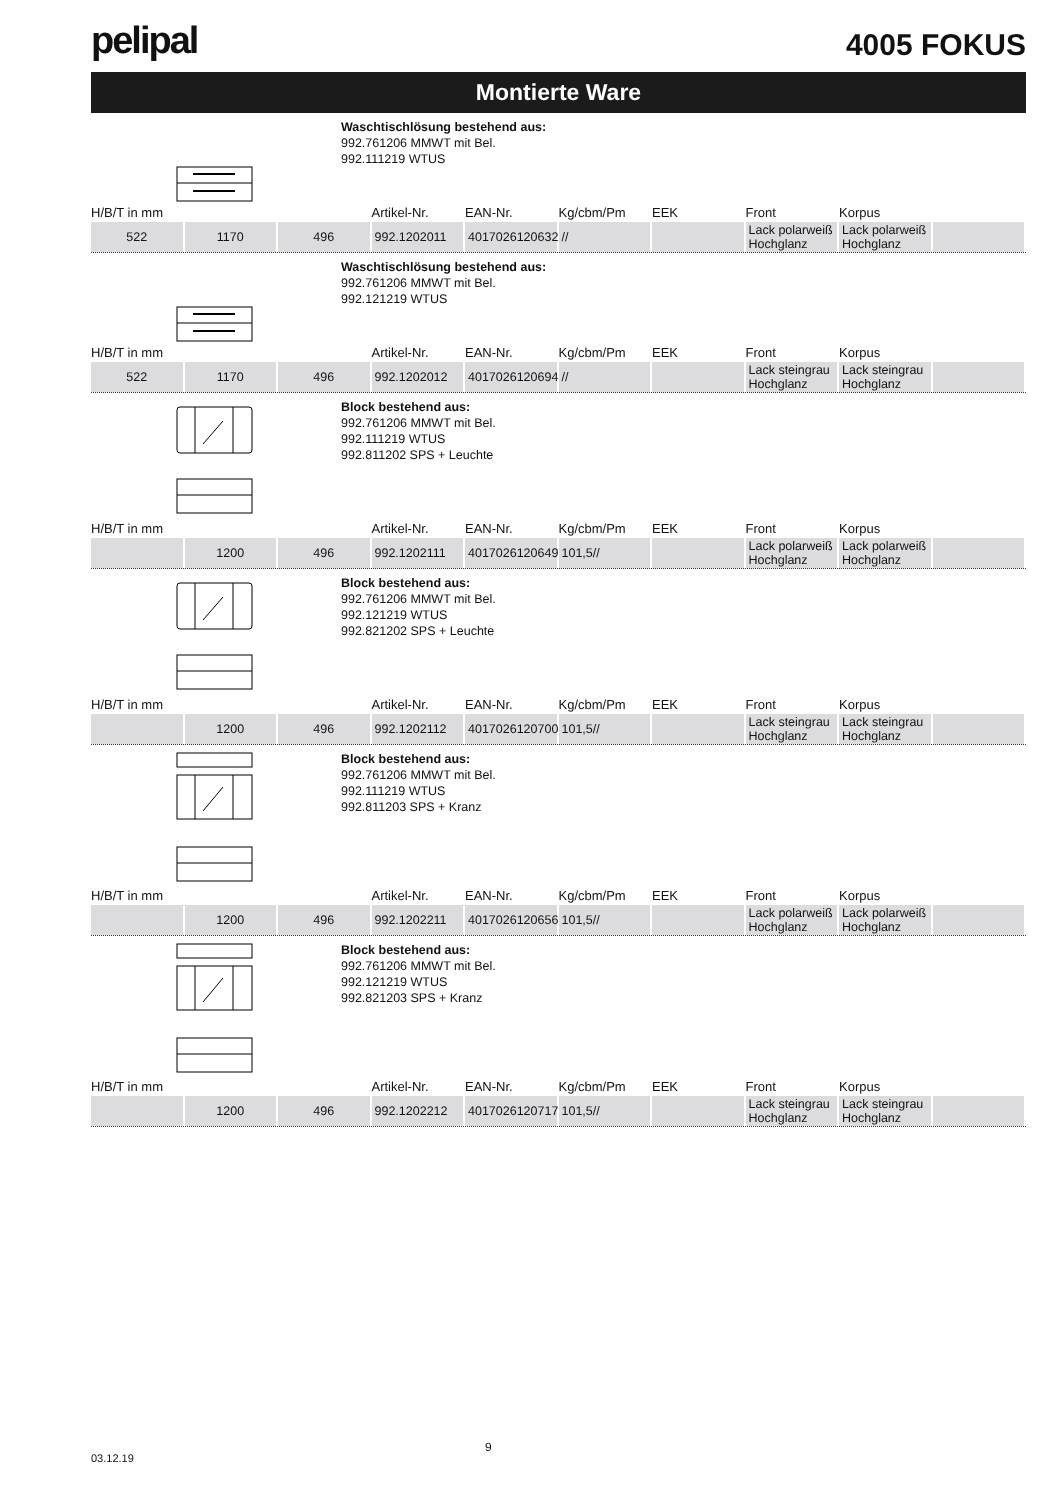pelipal
4005 FOKUS
Montierte Ware
Waschtischlösung bestehend aus:
992.761206 MMWT mit Bel.
992.111219 WTUS
| H/B/T in mm | | | Artikel-Nr. | EAN-Nr. | Kg/cbm/Pm | EEK | Front | Korpus | |
| --- | --- | --- | --- | --- | --- | --- | --- | --- | --- |
| 522 | 1170 | 496 | 992.1202011 | 4017026120632 | // | | Lack polarweiß Hochglanz | Lack polarweiß Hochglanz | |
Waschtischlösung bestehend aus:
992.761206 MMWT mit Bel.
992.121219 WTUS
| H/B/T in mm | | | Artikel-Nr. | EAN-Nr. | Kg/cbm/Pm | EEK | Front | Korpus | |
| --- | --- | --- | --- | --- | --- | --- | --- | --- | --- |
| 522 | 1170 | 496 | 992.1202012 | 4017026120694 | // | | Lack steingrau Hochglanz | Lack steingrau Hochglanz | |
Block bestehend aus:
992.761206 MMWT mit Bel.
992.111219 WTUS
992.811202 SPS + Leuchte
| H/B/T in mm | | | Artikel-Nr. | EAN-Nr. | Kg/cbm/Pm | EEK | Front | Korpus | |
| --- | --- | --- | --- | --- | --- | --- | --- | --- | --- |
| | 1200 | 496 | 992.1202111 | 4017026120649 | 101,5// | | Lack polarweiß Hochglanz | Lack polarweiß Hochglanz | |
Block bestehend aus:
992.761206 MMWT mit Bel.
992.121219 WTUS
992.821202 SPS + Leuchte
| H/B/T in mm | | | Artikel-Nr. | EAN-Nr. | Kg/cbm/Pm | EEK | Front | Korpus | |
| --- | --- | --- | --- | --- | --- | --- | --- | --- | --- |
| | 1200 | 496 | 992.1202112 | 4017026120700 | 101,5// | | Lack steingrau Hochglanz | Lack steingrau Hochglanz | |
Block bestehend aus:
992.761206 MMWT mit Bel.
992.111219 WTUS
992.811203 SPS + Kranz
| H/B/T in mm | | | Artikel-Nr. | EAN-Nr. | Kg/cbm/Pm | EEK | Front | Korpus | |
| --- | --- | --- | --- | --- | --- | --- | --- | --- | --- |
| | 1200 | 496 | 992.1202211 | 4017026120656 | 101,5// | | Lack polarweiß Hochglanz | Lack polarweiß Hochglanz | |
Block bestehend aus:
992.761206 MMWT mit Bel.
992.121219 WTUS
992.821203 SPS + Kranz
| H/B/T in mm | | | Artikel-Nr. | EAN-Nr. | Kg/cbm/Pm | EEK | Front | Korpus | |
| --- | --- | --- | --- | --- | --- | --- | --- | --- | --- |
| | 1200 | 496 | 992.1202212 | 4017026120717 | 101,5// | | Lack steingrau Hochglanz | Lack steingrau Hochglanz | |
9
03.12.19